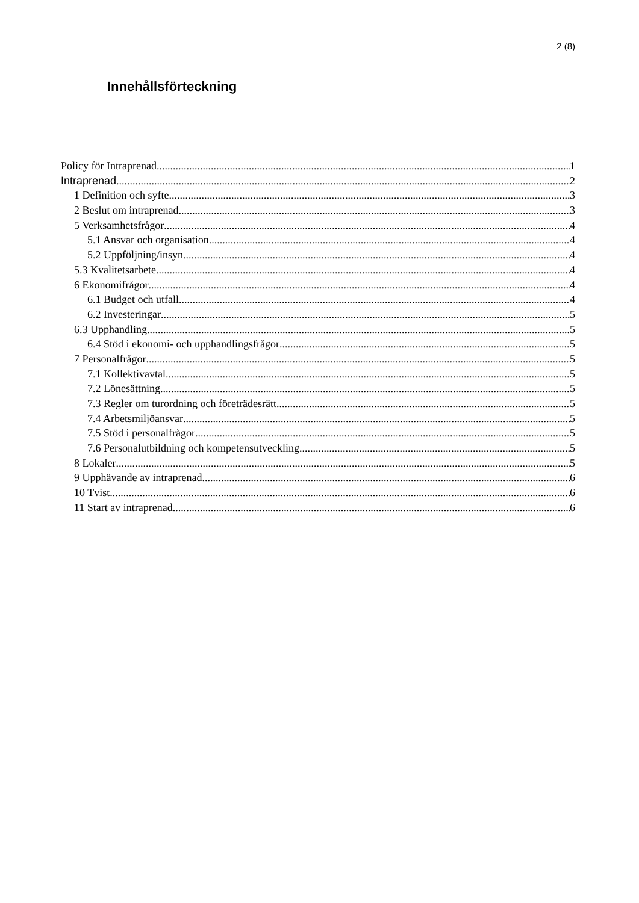2 (8)
Innehållsförteckning
Policy för Intraprenad 1
Intraprenad 2
1 Definition och syfte 3
2 Beslut om intraprenad 3
5 Verksamhetsfrågor 4
5.1 Ansvar och organisation 4
5.2 Uppföljning/insyn 4
5.3 Kvalitetsarbete 4
6 Ekonomifrågor 4
6.1 Budget och utfall 4
6.2 Investeringar 5
6.3 Upphandling 5
6.4 Stöd i ekonomi- och upphandlingsfrågor 5
7 Personalfrågor 5
7.1 Kollektivavtal 5
7.2 Lönesättning 5
7.3 Regler om turordning och företrädesrätt 5
7.4 Arbetsmiljöansvar 5
7.5 Stöd i personalfrågor 5
7.6 Personalutbildning och kompetensutveckling 5
8 Lokaler 5
9 Upphävande av intraprenad 6
10 Tvist 6
11 Start av intraprenad 6